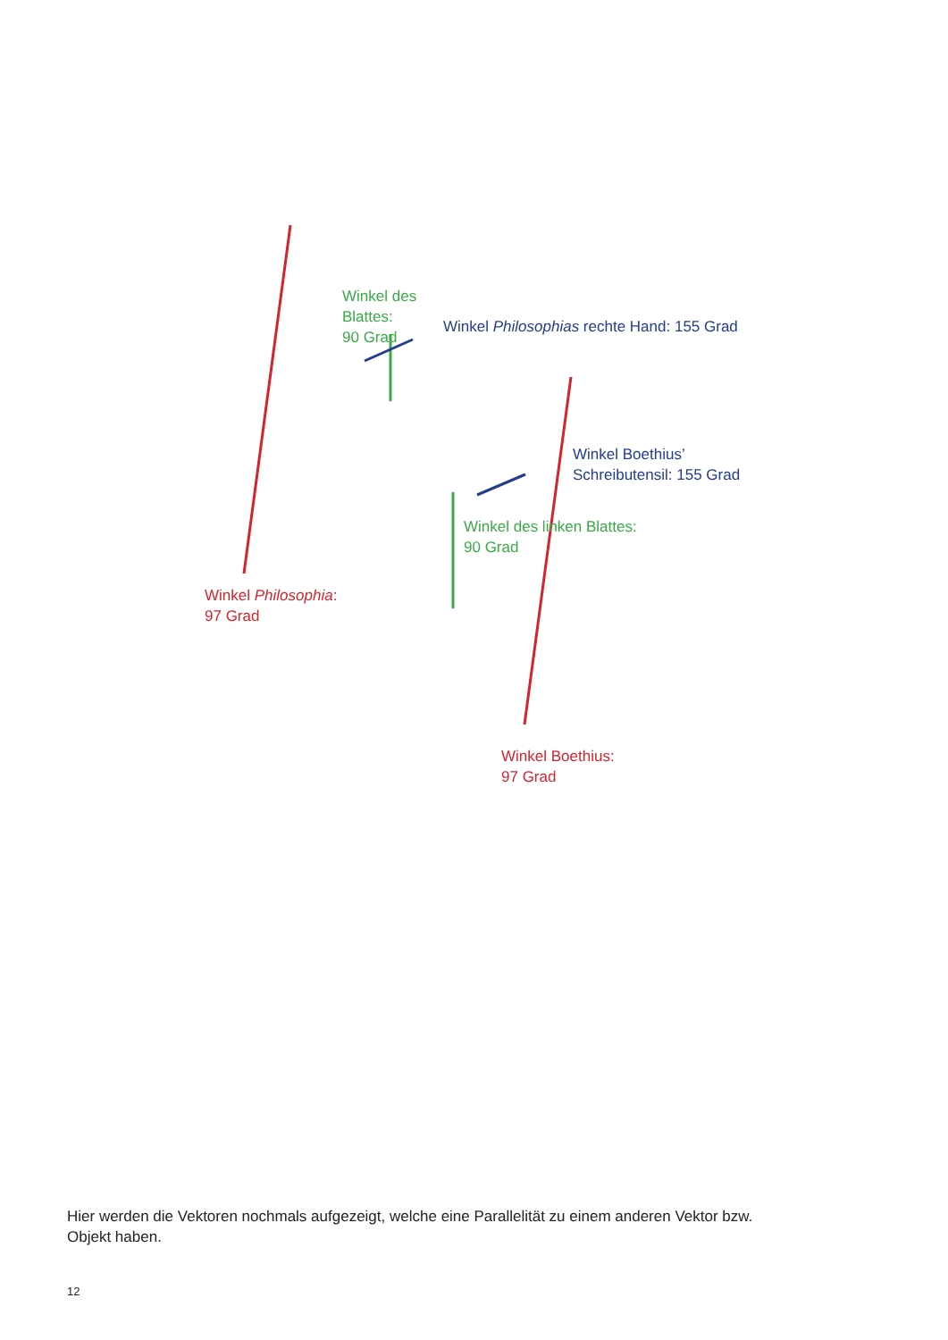Winkel des Blattes:
90 Grad
Winkel Philosophias rechte Hand: 155 Grad
Winkel Boethius’
Schreibutensil: 155 Grad
Winkel des linken Blattes:
90 Grad
Winkel Philosophia:
97 Grad
Winkel Boethius:
97 Grad
Hier werden die Vektoren nochmals aufgezeigt, welche eine Parallelität zu einem anderen Vektor bzw. Objekt haben.
12